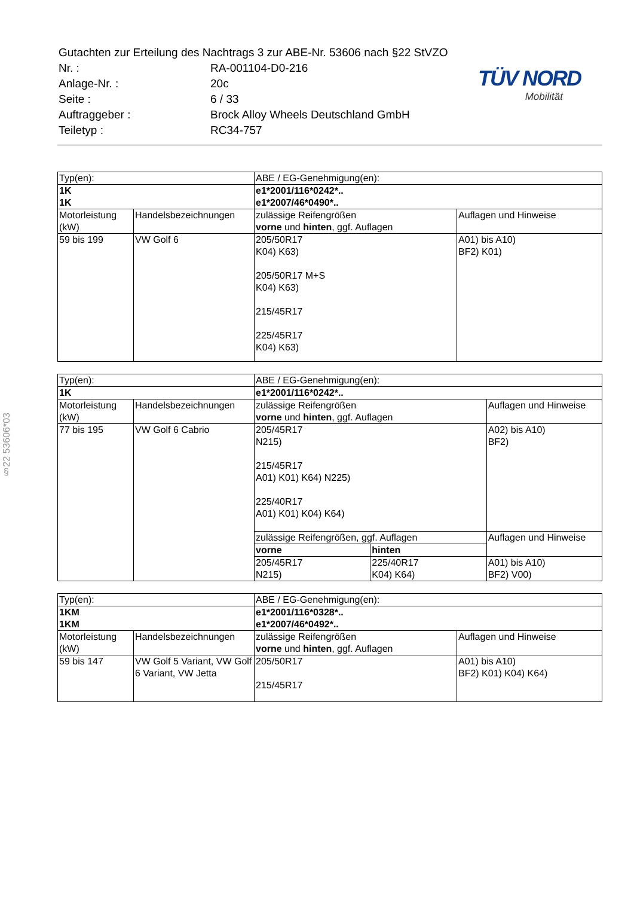| Gutachten zur Erteilung des Nachtrags 3 zur ABE-Nr. 53606 nach §22 StVZO | |
| Nr. : | RA-001104-D0-216 |
| Anlage-Nr. : | 20c |
| Seite : | 6 / 33 |
| Auftraggeber : | Brock Alloy Wheels Deutschland GmbH |
| Teiletyp : | RC34-757 |
TÜV NORD
Mobilität
§22 53606*03
| Typ(en): | | ABE / EG-Genehmigung(en): | |
| 1K 1K | | e1*2001/116*0242*.. e1*2007/46*0490*.. | |
| Motorleistung (kW) | Handelsbezeichnungen | zulässige Reifengrößen vorne und hinten , ggf. Auflagen | Auflagen und Hinweise |
| 59 bis 199 | VW Golf 6 | 205/50R17 K04) K63) 205/50R17 M+S K04) K63) 215/45R17 225/45R17 K04) K63) | A01) bis A10) BF2) K01) |
| Typ(en): | | ABE / EG-Genehmigung(en): | | |
| 1K | | e1*2001/116*0242*.. | | |
| Motorleistung (kW) | Handelsbezeichnungen | zulässige Reifengrößen vorne und hinten , ggf. Auflagen | | Auflagen und Hinweise |
| 77 bis 195 | VW Golf 6 Cabrio | 205/45R17 N215) 215/45R17 A01) K01) K64) N225) 225/40R17 A01) K01) K04) K64) | | A02) bis A10) BF2) |
| | | zulässige Reifengrößen, ggf. Auflagen | | Auflagen und Hinweise |
| | | vorne | hinten | |
| | | 205/45R17 N215) | 225/40R17 K04) K64) | A01) bis A10) BF2) V00) |
| Typ(en): | | ABE / EG-Genehmigung(en): | |
| 1KM 1KM | | e1*2001/116*0328*.. e1*2007/46*0492*.. | |
| Motorleistung (kW) | Handelsbezeichnungen | zulässige Reifengrößen vorne und hinten , ggf. Auflagen | Auflagen und Hinweise |
| 59 bis 147 | VW Golf 5 Variant, VW Golf 6 Variant, VW Jetta | 205/50R17 215/45R17 | A01) bis A10) BF2) K01) K04) K64) |